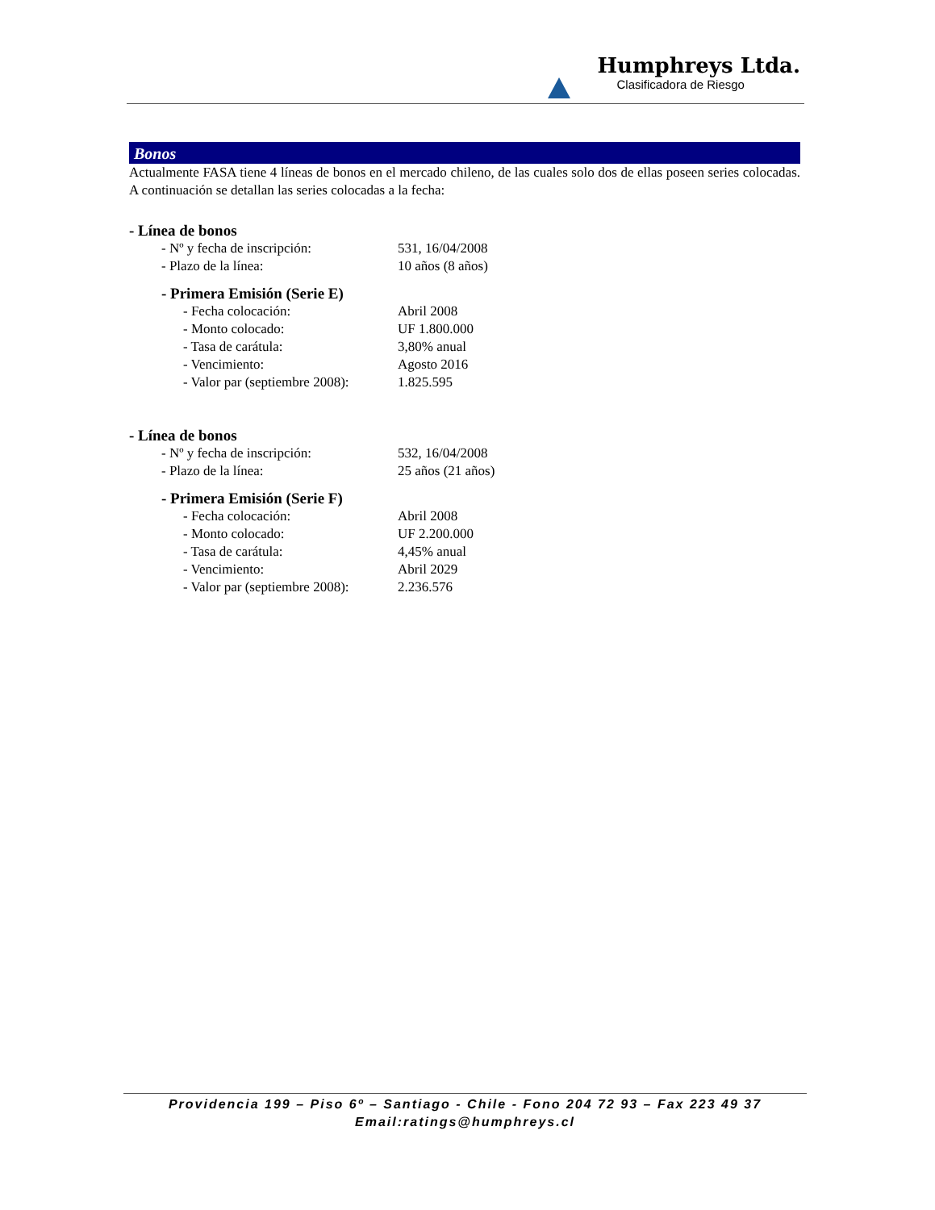Humphreys Ltda.
Clasificadora de Riesgo
Bonos
Actualmente FASA tiene 4 líneas de bonos en el mercado chileno, de las cuales solo dos de ellas poseen series colocadas. A continuación se detallan las series colocadas a la fecha:
- Línea de bonos
| - Nº y fecha de inscripción: | 531, 16/04/2008 |
| - Plazo de la línea: | 10 años (8 años) |
- Primera Emisión (Serie E)
| - Fecha colocación: | Abril 2008 |
| - Monto colocado: | UF 1.800.000 |
| - Tasa de carátula: | 3,80% anual |
| - Vencimiento: | Agosto 2016 |
| - Valor par (septiembre 2008): | 1.825.595 |
- Línea de bonos
| - Nº y fecha de inscripción: | 532, 16/04/2008 |
| - Plazo de la línea: | 25 años (21 años) |
- Primera Emisión (Serie F)
| - Fecha colocación: | Abril 2008 |
| - Monto colocado: | UF 2.200.000 |
| - Tasa de carátula: | 4,45% anual |
| - Vencimiento: | Abril 2029 |
| - Valor par (septiembre 2008): | 2.236.576 |
Providencia 199 – Piso 6º – Santiago - Chile - Fono 204 72 93 – Fax 223 49 37
Email:ratings@humphreys.cl